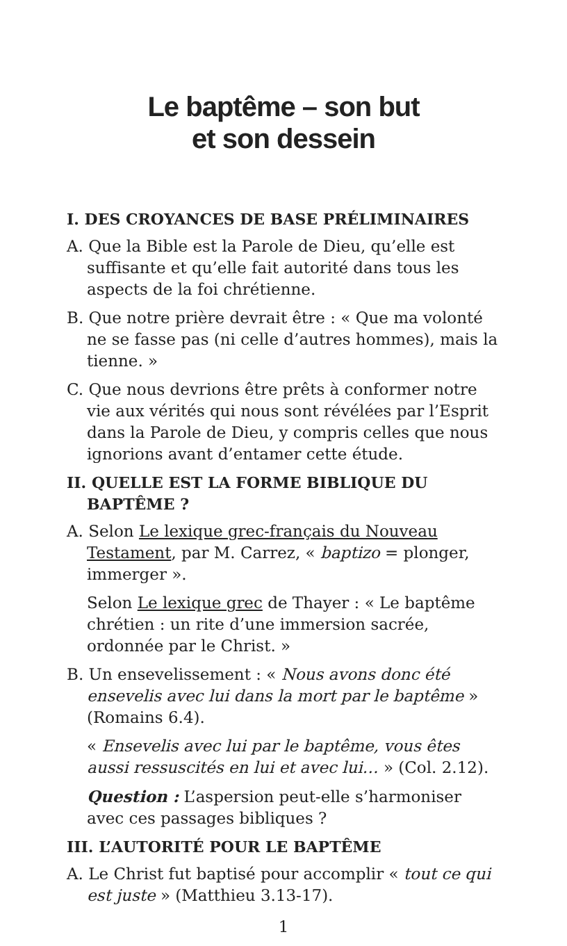Le baptême – son but
et son dessein
I. DES CROYANCES DE BASE PRÉLIMINAIRES
A. Que la Bible est la Parole de Dieu, qu’elle est suffisante et qu’elle fait autorité dans tous les aspects de la foi chrétienne.
B. Que notre prière devrait être : « Que ma volonté ne se fasse pas (ni celle d’autres hommes), mais la tienne. »
C. Que nous devrions être prêts à conformer notre vie aux vérités qui nous sont révélées par l’Esprit dans la Parole de Dieu, y compris celles que nous ignorions avant d’entamer cette étude.
II. QUELLE EST LA FORME BIBLIQUE DU BAPTÊME ?
A. Selon Le lexique grec-français du Nouveau Testament, par M. Carrez, « baptizo = plonger, immerger ».
Selon Le lexique grec de Thayer : « Le baptême chrétien : un rite d’une immersion sacrée, ordonnée par le Christ. »
B. Un ensevelissement : « Nous avons donc été ensevelis avec lui dans la mort par le baptême » (Romains 6.4).
« Ensevelis avec lui par le baptême, vous êtes aussi ressuscités en lui et avec lui… » (Col. 2.12).
Question : L’aspersion peut-elle s’harmoniser avec ces passages bibliques ?
III. L’AUTORITÉ POUR LE BAPTÊME
A. Le Christ fut baptisé pour accomplir « tout ce qui est juste » (Matthieu 3.13-17).
1